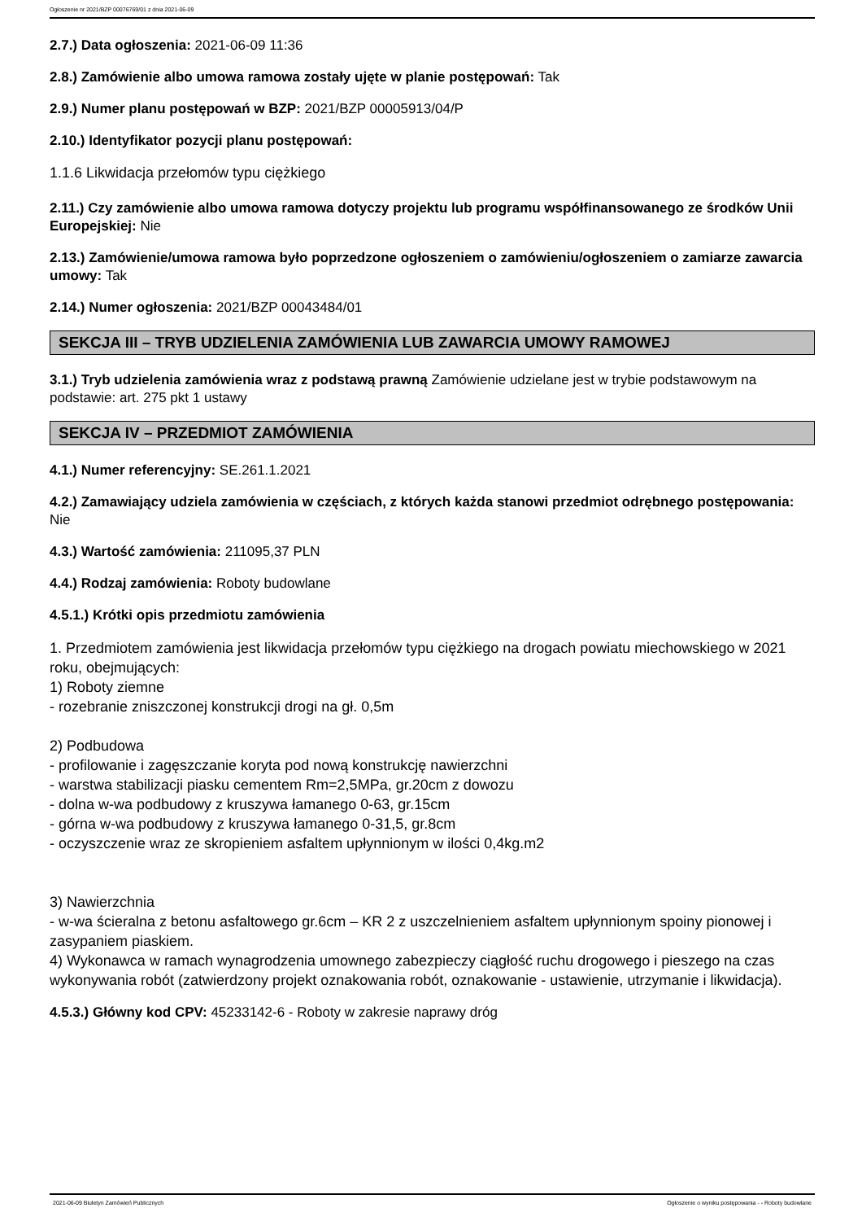Ogłoszenie nr 2021/BZP 00076769/01 z dnia 2021-06-09
2.7.) Data ogłoszenia: 2021-06-09 11:36
2.8.) Zamówienie albo umowa ramowa zostały ujęte w planie postępowań: Tak
2.9.) Numer planu postępowań w BZP: 2021/BZP 00005913/04/P
2.10.) Identyfikator pozycji planu postępowań:
1.1.6 Likwidacja przełomów typu ciężkiego
2.11.) Czy zamówienie albo umowa ramowa dotyczy projektu lub programu współfinansowanego ze środków Unii Europejskiej: Nie
2.13.) Zamówienie/umowa ramowa było poprzedzone ogłoszeniem o zamówieniu/ogłoszeniem o zamiarze zawarcia umowy: Tak
2.14.) Numer ogłoszenia: 2021/BZP 00043484/01
SEKCJA III – TRYB UDZIELENIA ZAMÓWIENIA LUB ZAWARCIA UMOWY RAMOWEJ
3.1.) Tryb udzielenia zamówienia wraz z podstawą prawną Zamówienie udzielane jest w trybie podstawowym na podstawie: art. 275 pkt 1 ustawy
SEKCJA IV – PRZEDMIOT ZAMÓWIENIA
4.1.) Numer referencyjny: SE.261.1.2021
4.2.) Zamawiający udziela zamówienia w częściach, z których każda stanowi przedmiot odrębnego postępowania: Nie
4.3.) Wartość zamówienia: 211095,37 PLN
4.4.) Rodzaj zamówienia: Roboty budowlane
4.5.1.) Krótki opis przedmiotu zamówienia
1. Przedmiotem zamówienia jest likwidacja przełomów typu ciężkiego na drogach powiatu miechowskiego w 2021 roku, obejmujących:
1) Roboty ziemne
- rozebranie zniszczonej konstrukcji drogi na gł. 0,5m
2) Podbudowa
- profilowanie i zagęszczanie koryta pod nową konstrukcję nawierzchni
- warstwa stabilizacji piasku cementem Rm=2,5MPa, gr.20cm z dowozu
- dolna w-wa podbudowy z kruszywa łamanego 0-63, gr.15cm
- górna w-wa podbudowy z kruszywa łamanego 0-31,5, gr.8cm
- oczyszczenie wraz ze skropieniem asfaltem upłynnionym w ilości 0,4kg.m2
3) Nawierzchnia
- w-wa ścieralna z betonu asfaltowego gr.6cm – KR 2 z uszczelnieniem asfaltem upłynnionym spoiny pionowej i zasypaniem piaskiem.
4) Wykonawca w ramach wynagrodzenia umownego zabezpieczy ciągłość ruchu drogowego i pieszego na czas wykonywania robót (zatwierdzony projekt oznakowania robót, oznakowanie - ustawienie, utrzymanie i likwidacja).
4.5.3.) Główny kod CPV: 45233142-6 - Roboty w zakresie naprawy dróg
2021-06-09 Biuletyn Zamówień Publicznych Ogłoszenie o wyniku postępowania - - Roboty budowlane